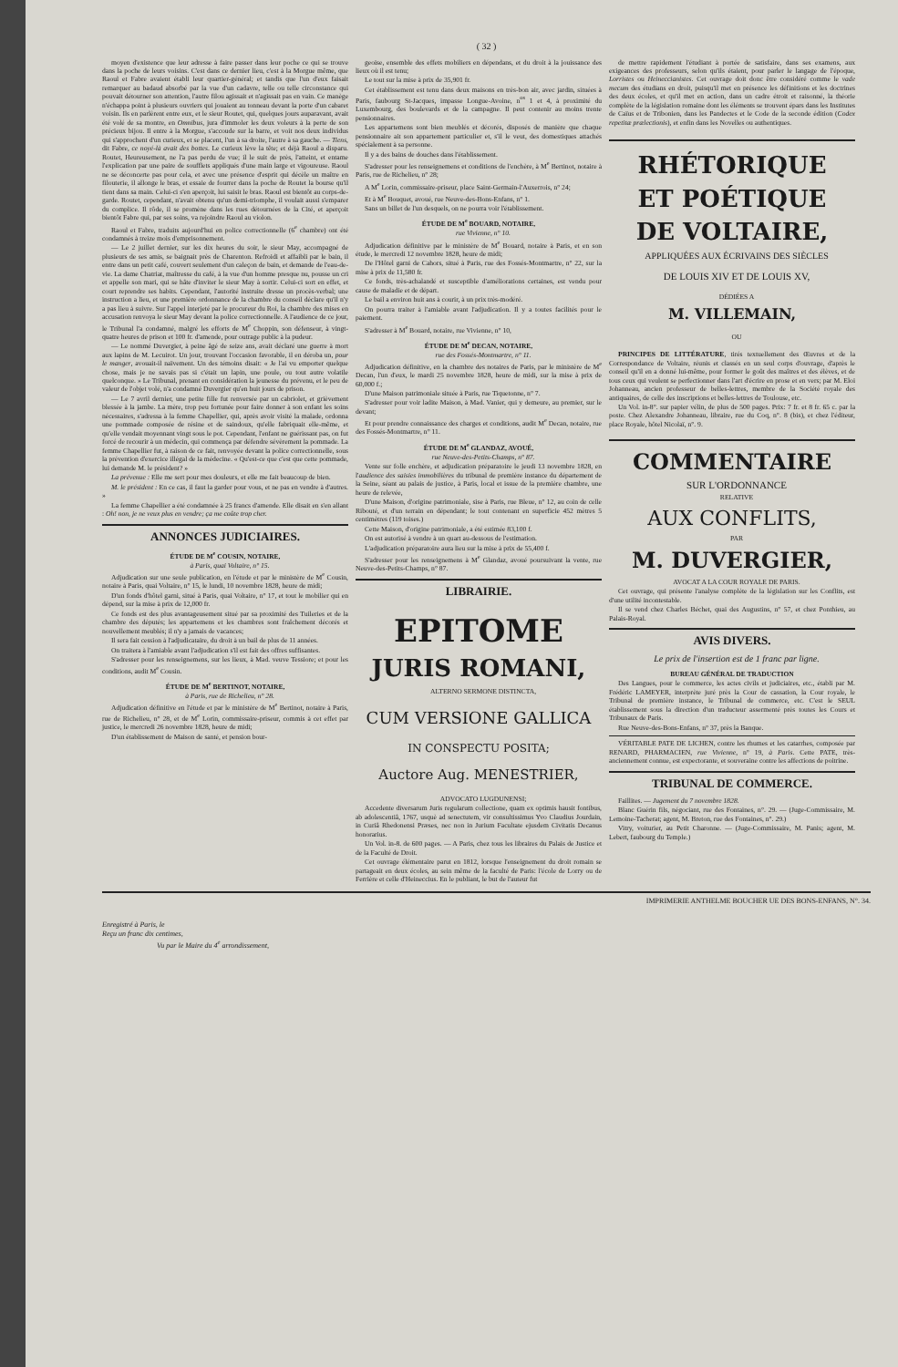( 32 )
moyen d'existence que leur adresse à faire passer dans leur poche ce qui se trouve dans la poche de leurs voisins. C'est dans ce dernier lieu, c'est à la Morgue même, que Raoul et Fabre avaient établi leur quartier-général; et tandis que l'un d'eux faisait remarquer au badaud absorbé par la vue d'un cadavre, telle ou telle circonstance qui pouvait détourner son attention, l'autre filou agissait et n'agissait pas en vain. Ce manège n'échappa point à plusieurs ouvriers qui jouaient au tonneau devant la porte d'un cabaret voisin. Ils en parlèrent entre eux, et le sieur Routet, qui, quelques jours auparavant, avait été volé de sa montre, en Omnibus, jura d'immoler les deux voleurs à la perte de son précieux bijou. Il entre à la Morgue, s'accoude sur la barre, et voit nos deux individus qui s'approchent d'un curieux, et se placent, l'un à sa droite, l'autre à sa gauche. — Tiens, dit Fabre, ce noyé-là avait des bottes. Le curieux lève la tête; et déjà Raoul a disparu. Routet, Heureusement, ne l'a pas perdu de vue; il le suit de près, l'atteint, et entame l'explication par une paire de soufflets appliqués d'une main large et vigoureuse. Raoul ne se déconcerte pas pour cela, et avec une présence d'esprit qui décèle un maître en filouterie, il allonge le bras, et essaie de fourrer dans la poche de Routet la bourse qu'il tient dans sa main. Celui-ci s'en aperçoit, lui saisit le bras. Raoul est bientôt au corps-de-garde. Routet, cependant, n'avait obtenu qu'un demi-triomphe, il voulait aussi s'emparer du complice. Il rôde, il se promène dans les rues détournées de la Cité, et aperçoit bientôt Fabre qui, par ses soins, va rejoindre Raoul au violon.
Raoul et Fabre, traduits aujourd'hui en police correctionnelle (6<sup>e</sup> chambre) ont été condamnés à treize mois d'emprisonnement.
— Le 2 juillet dernier, sur les dix heures du soir, le sieur May, accompagné de plusieurs de ses amis, se baignait près de Charenton. Refroidi et affaibli par le bain, il entre dans un petit café, couvert seulement d'un caleçon de bain, et demande de l'eau-de-vie. La dame Chatriat, maîtresse du café, à la vue d'un homme presque nu, pousse un cri et appelle son mari, qui se hâte d'inviter le sieur May à sortir. Celui-ci sort en effet, et court reprendre ses habits. Cependant, l'autorité instruite dresse un procès-verbal; une instruction a lieu, et une première ordonnance de la chambre du conseil déclare qu'il n'y a pas lieu à suivre. Sur l'appel interjeté par le procureur du Roi, la chambre des mises en accusation renvoya le sieur May devant la police correctionnelle. A l'audience de ce jour, le Tribunal l'a condamné, malgré les efforts de M<sup>e</sup> Choppin, son défenseur, à vingt-quatre heures de prison et 100 fr. d'amende, pour outrage public à la pudeur.
— Le nommé Duvergier, à peine âgé de seize ans, avait déclaré une guerre à mort aux lapins de M. Lecuirot. Un jour, trouvant l'occasion favorable, il en déroba un, pour le manger, avouait-il naïvement. Un des témoins disait: « Je l'ai vu emporter quelque chose, mais je ne savais pas si c'était un lapin, une poule, ou tout autre volatile quelconque. » Le Tribunal, prenant en considération la jeunesse du prévenu, et le peu de valeur de l'objet volé, n'a condamné Duvergier qu'en huit jours de prison.
— Le 7 avril dernier, une petite fille fut renversée par un cabriolet, et grièvement blessée à la jambe. La mère, trop peu fortunée pour faire donner à son enfant les soins nécessaires, s'adressa à la femme Chapellier, qui, après avoir visité la malade, ordonna une pommade composée de résine et de saindoux, qu'elle fabriquait elle-même, et qu'elle vendait moyennant vingt sous le pot. Cependant, l'enfant ne guérissant pas, on fut forcé de recourir à un médecin, qui commença par défendre sévèrement la pommade. La femme Chapellier fut, à raison de ce fait, renvoyée devant la police correctionnelle, sous la prévention d'exercice illégal de la médecine. « Qu'est-ce que c'est que cette pommade, lui demande M. le président? »
La prévenue : Elle me sert pour mes douleurs, et elle me fait beaucoup de bien.
M. le président : En ce cas, il faut la garder pour vous, et ne pas en vendre à d'autres. »
La femme Chapellier a été condamnée à 25 francs d'amende. Elle disait en s'en allant : Oh! non, je ne veux plus en vendre; ça me coûte trop cher.
ANNONCES JUDICIAIRES.
ÉTUDE DE M<sup>e</sup> COUSIN, NOTAIRE,
à Paris, quai Voltaire, n° 15.
Adjudication sur une seule publication, en l'étude et par le ministère de M<sup>e</sup> Cousin, notaire à Paris, quai Voltaire, n° 15, le lundi, 10 novembre 1828, heure de midi;
D'un fonds d'hôtel garni, situé à Paris, quai Voltaire, n° 17, et tout le mobilier qui en dépend, sur la mise à prix de 12,000 fr.
Ce fonds est des plus avantageusement situé par sa proximité des Tuileries et de la chambre des députés; les appartemens et les chambres sont fraîchement décorés et nouvellement meublés; il n'y a jamais de vacances;
Il sera fait cession à l'adjudicataire, du droit à un bail de plus de 11 années.
On traitera à l'amiable avant l'adjudication s'il est fait des offres suffisantes.
S'adresser pour les renseignemens, sur les lieux, à Mad. veuve Tessiore; et pour les conditions, audit M<sup>e</sup> Cousin.
ÉTUDE DE M<sup>e</sup> BERTINOT, NOTAIRE,
à Paris, rue de Richelieu, n° 28.
Adjudication définitive en l'étude et par le ministère de M<sup>e</sup> Bertinot, notaire à Paris, rue de Richelieu, n° 28, et de M<sup>e</sup> Lorin, commissaire-priseur, commis à cet effet par justice, le mercredi 26 novembre 1828, heure de midi;
D'un établissement de Maison de santé, et pension bour-
geoise, ensemble des effets mobiliers en dépendans, et du droit à la jouissance des lieux où il est tenu;
Le tout sur la mise à prix de 35,901 fr.
Cet établissement est tenu dans deux maisons en très-bon air, avec jardin, situées à Paris, faubourg St-Jacques, impasse Longue-Avoine, n<sup>os</sup> 1 et 4, à proximité du Luxembourg, des boulevards et de la campagne. Il peut contenir au moins trente pensionnaires.
Les appartemens sont bien meublés et décorés, disposés de manière que chaque pensionnaire ait son appartement particulier et, s'il le veut, des domestiques attachés spécialement à sa personne.
Il y a des bains de douches dans l'établissement.
S'adresser pour les renseignemens et conditions de l'enchère, à M<sup>e</sup> Bertinot, notaire à Paris, rue de Richelieu, n° 28;
A M<sup>e</sup> Lorin, commissaire-priseur, place Saint-Germain-l'Auxerrois, n° 24;
Et à M<sup>e</sup> Bouquet, avoué, rue Neuve-des-Bons-Enfans, n° 1.
Sans un billet de l'un desquels, on ne pourra voir l'établissement.
ÉTUDE DE M<sup>e</sup> BOUARD, NOTAIRE,
rue Vivienne, n° 10.
Adjudication définitive par le ministère de M<sup>e</sup> Bouard, notaire à Paris, et en son étude, le mercredi 12 novembre 1828, heure de midi;
De l'Hôtel garni de Cahors, situé à Paris, rue des Fossés-Montmartre, n° 22, sur la mise à prix de 11,580 fr.
Ce fonds, très-achalandé et susceptible d'améliorations certaines, est vendu pour cause de maladie et de départ.
Le bail a environ huit ans à courir, à un prix très-modéré.
On pourra traiter à l'amiable avant l'adjudication. Il y a toutes facilités pour le paiement.
S'adresser à M<sup>e</sup> Bouard, notaire, rue Vivienne, n° 10,
ÉTUDE DE M<sup>e</sup> DECAN, NOTAIRE,
rue des Fossés-Montmartre, n° 11.
Adjudication définitive, en la chambre des notaires de Paris, par le ministère de M<sup>e</sup> Decan, l'un d'eux, le mardi 25 novembre 1828, heure de midi, sur la mise à prix de 60,000 f.;
D'une Maison patrimoniale située à Paris, rue Tiquetonne, n° 7.
S'adresser pour voir ladite Maison, à Mad. Vanier, qui y demeure, au premier, sur le devant;
Et pour prendre connaissance des charges et conditions, audit M<sup>e</sup> Decan, notaire, rue des Fossés-Montmartre, n° 11.
ÉTUDE DE M<sup>e</sup> GLANDAZ, AVOUÉ,
rue Neuve-des-Petits-Champs, n° 87.
Vente sur folle enchère, et adjudication préparatoire le jeudi 13 novembre 1828, en l'audience des saisies immobilières du tribunal de première instance du département de la Seine, séant au palais de justice, à Paris, local et issue de la première chambre, une heure de relevée,
D'une Maison, d'origine patrimoniale, sise à Paris, rue Bleue, n° 12, au coin de celle Ribouté, et d'un terrain en dépendant; le tout contenant en superficie 452 mètres 5 centimètres (119 toises.)
Cette Maison, d'origine patrimoniale, a été estimée 83,100 f.
On est autorisé à vendre à un quart au-dessous de l'estimation.
L'adjudication préparatoire aura lieu sur la mise à prix de 55,400 f.
S'adresser pour les renseignemens à M<sup>e</sup> Glandaz, avoué poursuivant la vente, rue Neuve-des-Petits-Champs, n° 87.
LIBRAIRIE.
EPITOME
JURIS ROMANI,
ALTERNO SERMONE DISTINCTA,
CUM VERSIONE GALLICA
IN CONSPECTU POSITA;
Auctore Aug. MENESTRIER,
ADVOCATO LUGDUNENSI;
Accedente diversarum Juris regularum collectione, quam ex optimis hausit fontibus, ab adolescentiâ, 1767, usquè ad senectutem, vir consultissimus Yvo Claudius Jourdain, in Curiâ Rhedonensi Præses, nec non in Jurium Facultate ejusdem Civitatis Decanus honorarius.
Un Vol. in-8. de 600 pages. — A Paris, chez tous les libraires du Palais de Justice et de la Faculté de Droit.
Cet ouvrage élémentaire parut en 1812, lorsque l'enseignement du droit romain se partageait en deux écoles, au sein même de la faculté de Paris: l'école de Lorry ou de Ferrière et celle d'Heineccius. En le publiant, le but de l'auteur fut
de mettre rapidement l'étudiant à portée de satisfaire, dans ses examens, aux exigeances des professeurs, selon qu'ils étaient, pour parler le langage de l'époque, Lorristes ou Heineccianistes. Cet ouvrage doit donc être considéré comme le vade mecum des étudians en droit, puisqu'il met en présence les définitions et les doctrines des deux écoles, et qu'il met en action, dans un cadre étroit et raisonné, la théorie complète de la législation romaine dont les éléments se trouvent épars dans les Institutes de Caïus et de Tribonien, dans les Pandectes et le Code de la seconde édition (Codex repetitæ prælectionis), et enfin dans les Novelles ou authentiques.
RHÉTORIQUE
ET POÉTIQUE
DE VOLTAIRE,
APPLIQUÉES AUX ÉCRIVAINS DES SIÈCLES
DE LOUIS XIV ET DE LOUIS XV,
DÉDIÉES A
M. VILLEMAIN,
OU
PRINCIPES DE LITTÉRATURE, tirés textuellement des Œuvres et de la Correspondance de Voltaire, réunis et classés en un seul corps d'ouvrage, d'après le conseil qu'il en a donné lui-même, pour former le goût des maîtres et des élèves, et de tous ceux qui veulent se perfectionner dans l'art d'écrire en prose et en vers; par M. Eloi Johanneau, ancien professeur de belles-lettres, membre de la Société royale des antiquaires, de celle des inscriptions et belles-lettres de Toulouse, etc.
Un Vol. in-8°. sur papier vélin, de plus de 500 pages. Prix: 7 fr. et 8 fr. 65 c. par la poste. Chez Alexandre Johanneau, libraire, rue du Coq, n°. 8 (bis), et chez l'éditeur, place Royale, hôtel Nicolaï, n°. 9.
COMMENTAIRE
SUR L'ORDONNANCE
RELATIVE
AUX CONFLITS,
PAR
M. DUVERGIER,
AVOCAT A LA COUR ROYALE DE PARIS.
Cet ouvrage, qui présente l'analyse complète de la législation sur les Conflits, est d'une utilité incontestable.
Il se vend chez Charles Béchet, quai des Augustins, n° 57, et chez Ponthieu, au Palais-Royal.
AVIS DIVERS.
Le prix de l'insertion est de 1 franc par ligne.
BUREAU GÉNÉRAL DE TRADUCTION
Des Langues, pour le commerce, les actes civils et judiciaires, etc., établi par M. Frédéric LAMEYER, interprète juré près la Cour de cassation, la Cour royale, le Tribunal de première instance, le Tribunal de commerce, etc. C'est le SEUL établissement sous la direction d'un traducteur assermenté près toutes les Cours et Tribunaux de Paris.
Rue Neuve-des-Bons-Enfans, n° 37, près la Banque.
VÉRITABLE PATE DE LICHEN, contre les rhumes et les catarrhes, composée par RENARD, PHARMACIEN, rue Vivienne, n° 19, à Paris. Cette PATE, très-anciennement connue, est expectorante, et souveraine contre les affections de poitrine.
TRIBUNAL DE COMMERCE.
Faillites. — Jugement du 7 novembre 1828.
Blanc Guérin fils, négociant, rue des Fontaines, n°. 29. — (Juge-Commissaire, M. Lemoine-Tacherat; agent, M. Breton, rue des Fontaines, n°. 29.)
Vitry, voiturier, au Petit Charonne. — (Juge-Commissaire, M. Panis; agent, M. Lebert, faubourg du Temple.)
IMPRIMERIE ANTHELME BOUCHER UE DES BONS-ENFANS, N°. 34.
Enregistré à Paris, le
Reçu un franc dix centimes,
Vu par le Maire du 4<sup>e</sup> arrondissement,